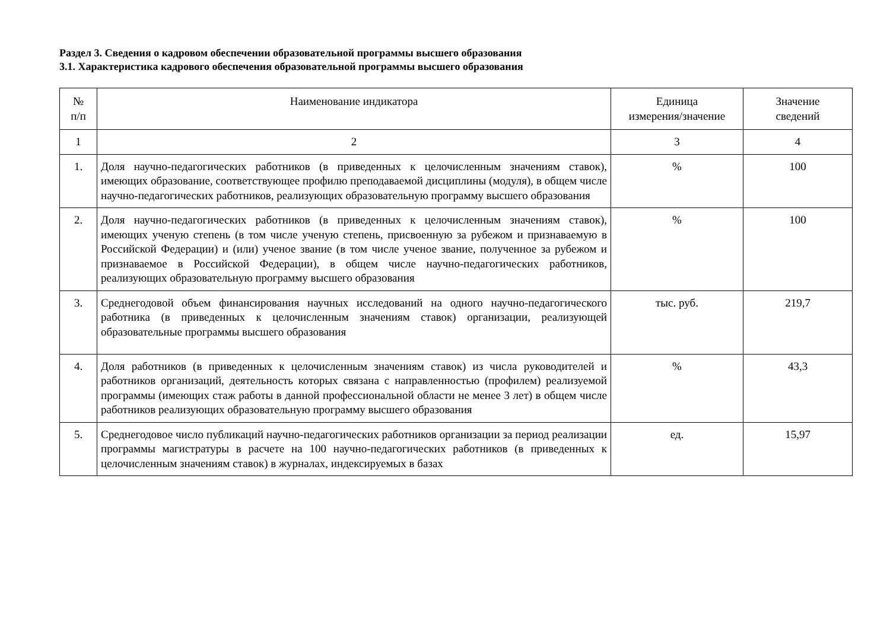Раздел 3. Сведения о кадровом обеспечении образовательной программы высшего образования
3.1. Характеристика кадрового обеспечения образовательной программы высшего образования
| № п/п | Наименование индикатора | Единица измерения/значение | Значение сведений |
| --- | --- | --- | --- |
| 1 | 2 | 3 | 4 |
| 1. | Доля научно-педагогических работников (в приведенных к целочисленным значениям ставок), имеющих образование, соответствующее профилю преподаваемой дисциплины (модуля), в общем числе научно-педагогических работников, реализующих образовательную программу высшего образования | % | 100 |
| 2. | Доля научно-педагогических работников (в приведенных к целочисленным значениям ставок), имеющих ученую степень (в том числе ученую степень, присвоенную за рубежом и признаваемую в Российской Федерации) и (или) ученое звание (в том числе ученое звание, полученное за рубежом и признаваемое в Российской Федерации), в общем числе научно-педагогических работников, реализующих образовательную программу высшего образования | % | 100 |
| 3. | Среднегодовой объем финансирования научных исследований на одного научно-педагогического работника (в приведенных к целочисленным значениям ставок) организации, реализующей образовательные программы высшего образования | тыс. руб. | 219,7 |
| 4. | Доля работников (в приведенных к целочисленным значениям ставок) из числа руководителей и работников организаций, деятельность которых связана с направленностью (профилем) реализуемой программы (имеющих стаж работы в данной профессиональной области не менее 3 лет) в общем числе работников реализующих образовательную программу высшего образования | % | 43,3 |
| 5. | Среднегодовое число публикаций научно-педагогических работников организации за период реализации программы магистратуры в расчете на 100 научно-педагогических работников (в приведенных к целочисленным значениям ставок) в журналах, индексируемых в базах | ед. | 15,97 |